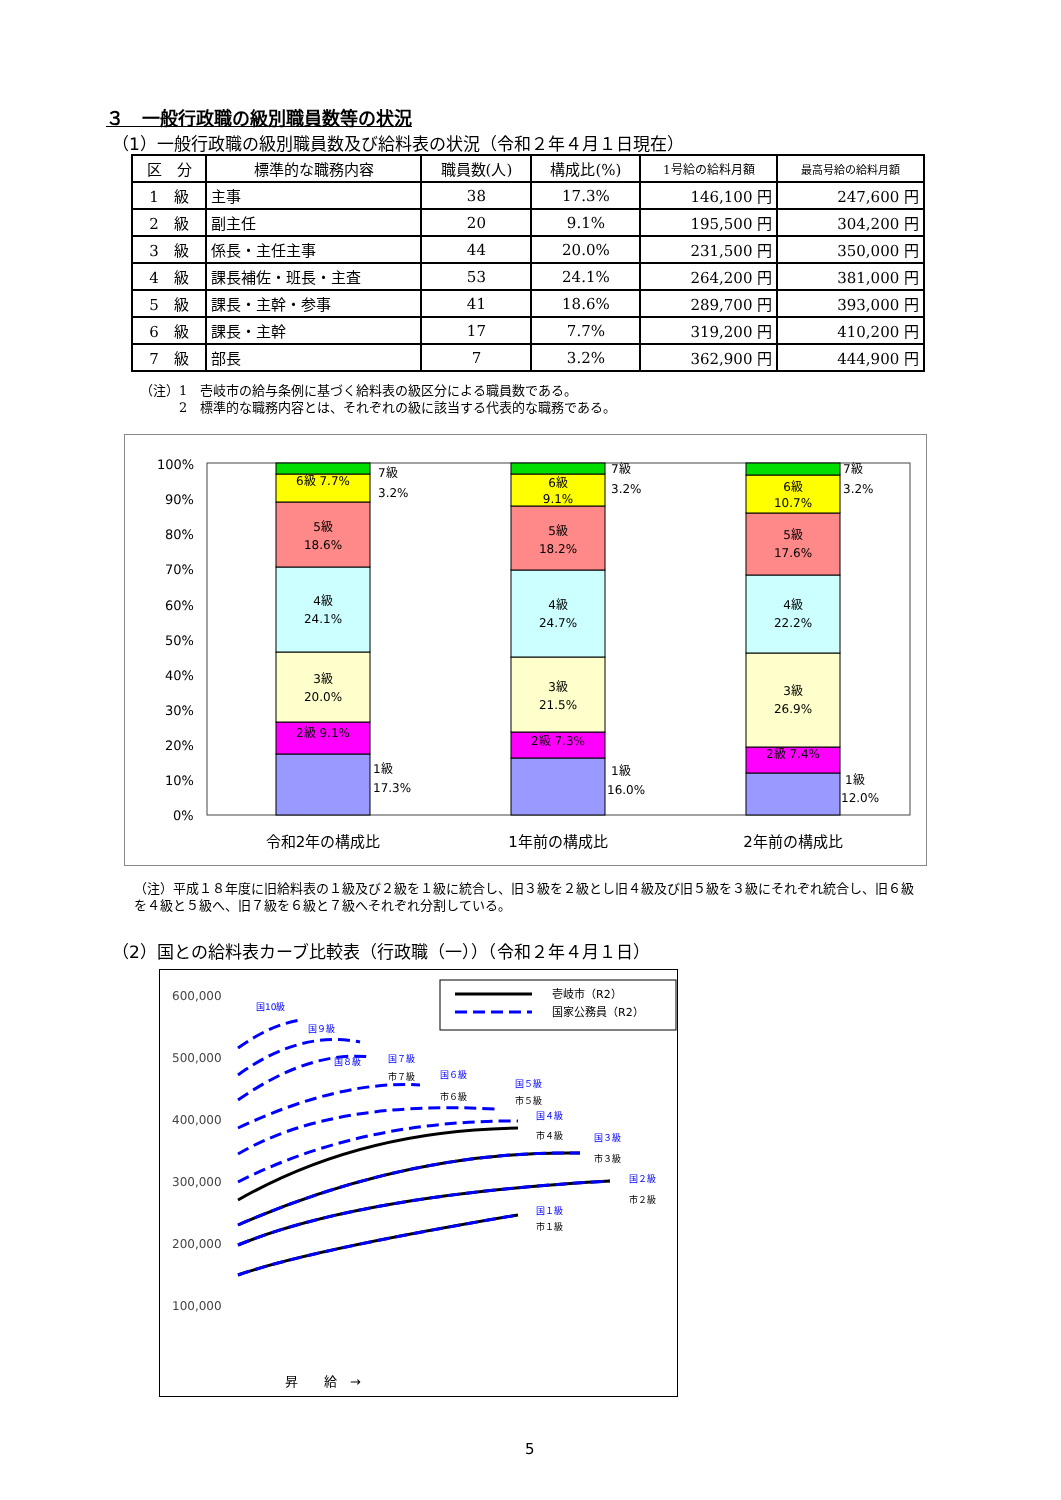３　一般行政職の級別職員数等の状況
（1）一般行政職の級別職員数及び給料表の状況（令和２年４月１日現在）
| 区 分 | 標準的な職務内容 | 職員数(人) | 構成比(%) | 1号給の給料月額 | 最高号給の給料月額 |
| --- | --- | --- | --- | --- | --- |
| 1 級 | 主事 | 38 | 17.3% | 146,100 円 | 247,600 円 |
| 2 級 | 副主任 | 20 | 9.1% | 195,500 円 | 304,200 円 |
| 3 級 | 係長・主任主事 | 44 | 20.0% | 231,500 円 | 350,000 円 |
| 4 級 | 課長補佐・班長・主査 | 53 | 24.1% | 264,200 円 | 381,000 円 |
| 5 級 | 課長・主幹・参事 | 41 | 18.6% | 289,700 円 | 393,000 円 |
| 6 級 | 課長・主幹 | 17 | 7.7% | 319,200 円 | 410,200 円 |
| 7 級 | 部長 | 7 | 3.2% | 362,900 円 | 444,900 円 |
（注）1　壱岐市の給与条例に基づく給料表の級区分による職員数である。
　　　2　標準的な職務内容とは、それぞれの級に該当する代表的な職務である。
100%
90%
80%
70%
60%
50%
40%
30%
20%
10%
0%
6級 7.7%
5級
18.6%
4級
24.1%
3級
20.0%
2級 9.1%
6級
9.1%
5級
18.2%
4級
24.7%
3級
21.5%
2級 7.3%
6級
10.7%
5級
17.6%
4級
22.2%
3級
26.9%
2級 7.4%
7級
3.2%
7級
3.2%
7級
3.2%
1級
17.3%
1級
16.0%
1級
12.0%
令和2年の構成比
1年前の構成比
2年前の構成比
（注）平成１８年度に旧給料表の１級及び２級を１級に統合し、旧３級を２級とし旧４級及び旧５級を３級にそれぞれ統合し、旧６級を４級と５級へ、旧７級を６級と７級へそれぞれ分割している。
（2）国との給料表カーブ比較表（行政職（一））（令和２年４月１日）
600,000
500,000
400,000
300,000
200,000
100,000
壱岐市（R2）
国家公務員（R2）
国10級
国９級
国８級
国７級
国６級
国５級
国４級
国３級
国２級
国１級
市７級
市６級
市５級
市４級
市３級
市２級
市１級
昇　　給　→
5